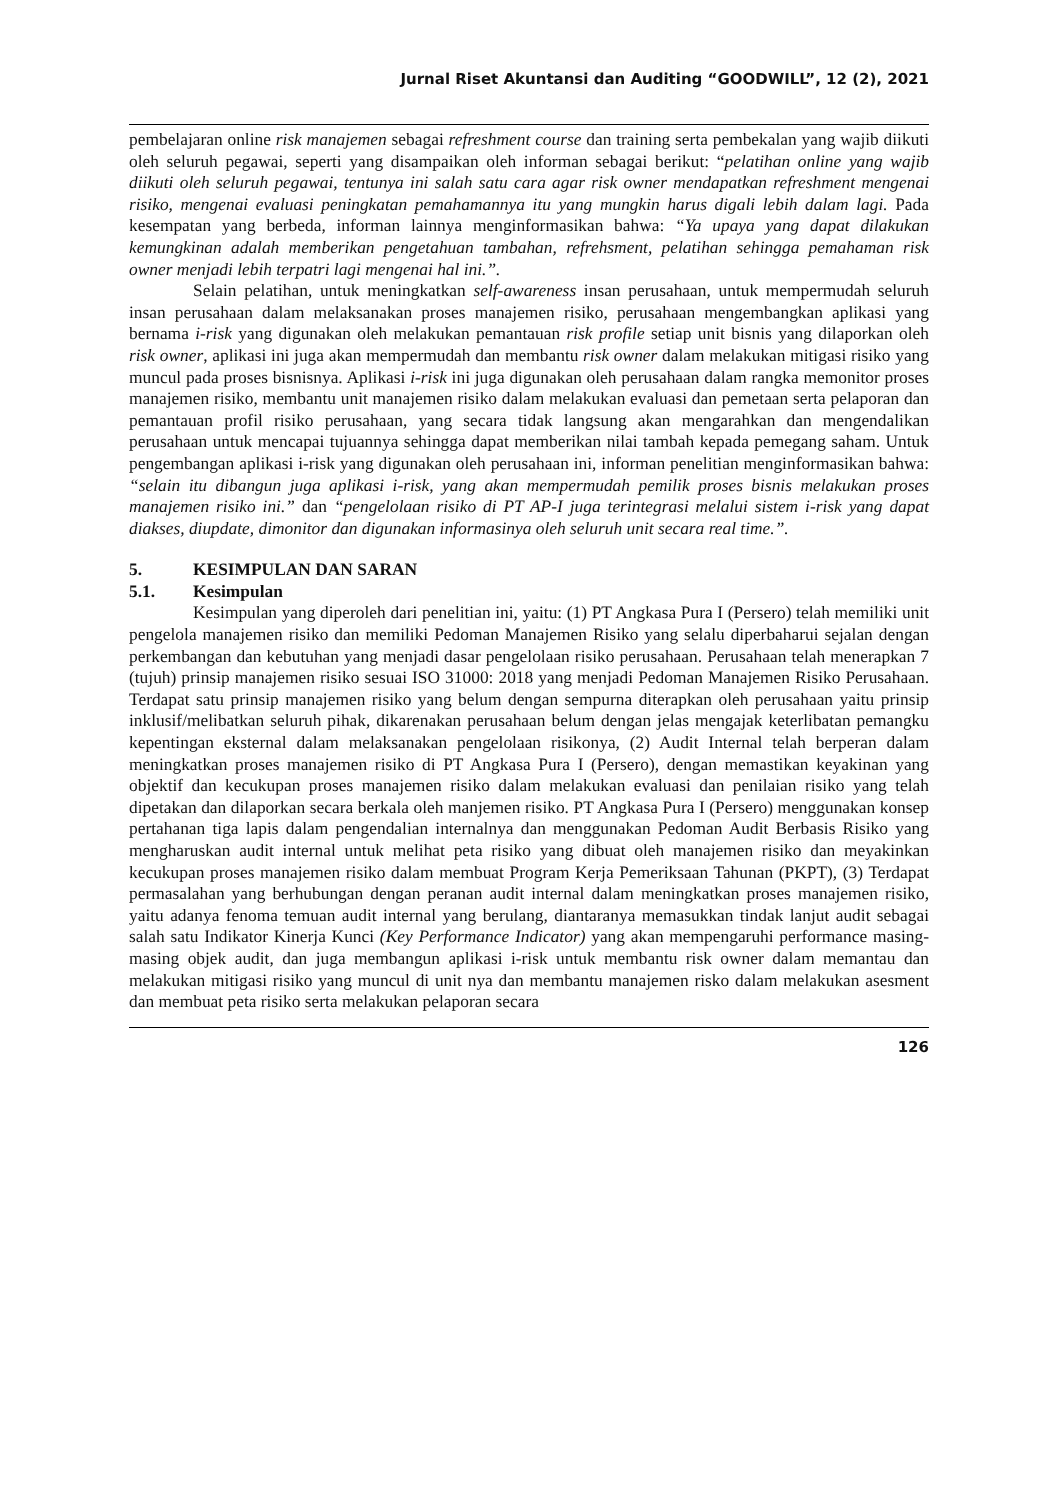Jurnal Riset Akuntansi dan Auditing “GOODWILL”, 12 (2), 2021
pembelajaran online risk manajemen sebagai refreshment course dan training serta pembekalan yang wajib diikuti oleh seluruh pegawai, seperti yang disampaikan oleh informan sebagai berikut: “pelatihan online yang wajib diikuti oleh seluruh pegawai, tentunya ini salah satu cara agar risk owner mendapatkan refreshment mengenai risiko, mengenai evaluasi peningkatan pemahamannya itu yang mungkin harus digali lebih dalam lagi. Pada kesempatan yang berbeda, informan lainnya menginformasikan bahwa: “Ya upaya yang dapat dilakukan kemungkinan adalah memberikan pengetahuan tambahan, refrehsment, pelatihan sehingga pemahaman risk owner menjadi lebih terpatri lagi mengenai hal ini.”.
Selain pelatihan, untuk meningkatkan self-awareness insan perusahaan, untuk mempermudah seluruh insan perusahaan dalam melaksanakan proses manajemen risiko, perusahaan mengembangkan aplikasi yang bernama i-risk yang digunakan oleh melakukan pemantauan risk profile setiap unit bisnis yang dilaporkan oleh risk owner, aplikasi ini juga akan mempermudah dan membantu risk owner dalam melakukan mitigasi risiko yang muncul pada proses bisnisnya. Aplikasi i-risk ini juga digunakan oleh perusahaan dalam rangka memonitor proses manajemen risiko, membantu unit manajemen risiko dalam melakukan evaluasi dan pemetaan serta pelaporan dan pemantauan profil risiko perusahaan, yang secara tidak langsung akan mengarahkan dan mengendalikan perusahaan untuk mencapai tujuannya sehingga dapat memberikan nilai tambah kepada pemegang saham. Untuk pengembangan aplikasi i-risk yang digunakan oleh perusahaan ini, informan penelitian menginformasikan bahwa: “selain itu dibangun juga aplikasi i-risk, yang akan mempermudah pemilik proses bisnis melakukan proses manajemen risiko ini.” dan “pengelolaan risiko di PT AP-I juga terintegrasi melalui sistem i-risk yang dapat diakses, diupdate, dimonitor dan digunakan informasinya oleh seluruh unit secara real time.”.
5. KESIMPULAN DAN SARAN
5.1. Kesimpulan
Kesimpulan yang diperoleh dari penelitian ini, yaitu: (1) PT Angkasa Pura I (Persero) telah memiliki unit pengelola manajemen risiko dan memiliki Pedoman Manajemen Risiko yang selalu diperbaharui sejalan dengan perkembangan dan kebutuhan yang menjadi dasar pengelolaan risiko perusahaan. Perusahaan telah menerapkan 7 (tujuh) prinsip manajemen risiko sesuai ISO 31000: 2018 yang menjadi Pedoman Manajemen Risiko Perusahaan. Terdapat satu prinsip manajemen risiko yang belum dengan sempurna diterapkan oleh perusahaan yaitu prinsip inklusif/melibatkan seluruh pihak, dikarenakan perusahaan belum dengan jelas mengajak keterlibatan pemangku kepentingan eksternal dalam melaksanakan pengelolaan risikonya, (2) Audit Internal telah berperan dalam meningkatkan proses manajemen risiko di PT Angkasa Pura I (Persero), dengan memastikan keyakinan yang objektif dan kecukupan proses manajemen risiko dalam melakukan evaluasi dan penilaian risiko yang telah dipetakan dan dilaporkan secara berkala oleh manjemen risiko. PT Angkasa Pura I (Persero) menggunakan konsep pertahanan tiga lapis dalam pengendalian internalnya dan menggunakan Pedoman Audit Berbasis Risiko yang mengharuskan audit internal untuk melihat peta risiko yang dibuat oleh manajemen risiko dan meyakinkan kecukupan proses manajemen risiko dalam membuat Program Kerja Pemeriksaan Tahunan (PKPT), (3) Terdapat permasalahan yang berhubungan dengan peranan audit internal dalam meningkatkan proses manajemen risiko, yaitu adanya fenoma temuan audit internal yang berulang, diantaranya memasukkan tindak lanjut audit sebagai salah satu Indikator Kinerja Kunci (Key Performance Indicator) yang akan mempengaruhi performance masing-masing objek audit, dan juga membangun aplikasi i-risk untuk membantu risk owner dalam memantau dan melakukan mitigasi risiko yang muncul di unit nya dan membantu manajemen risko dalam melakukan asesment dan membuat peta risiko serta melakukan pelaporan secara
126